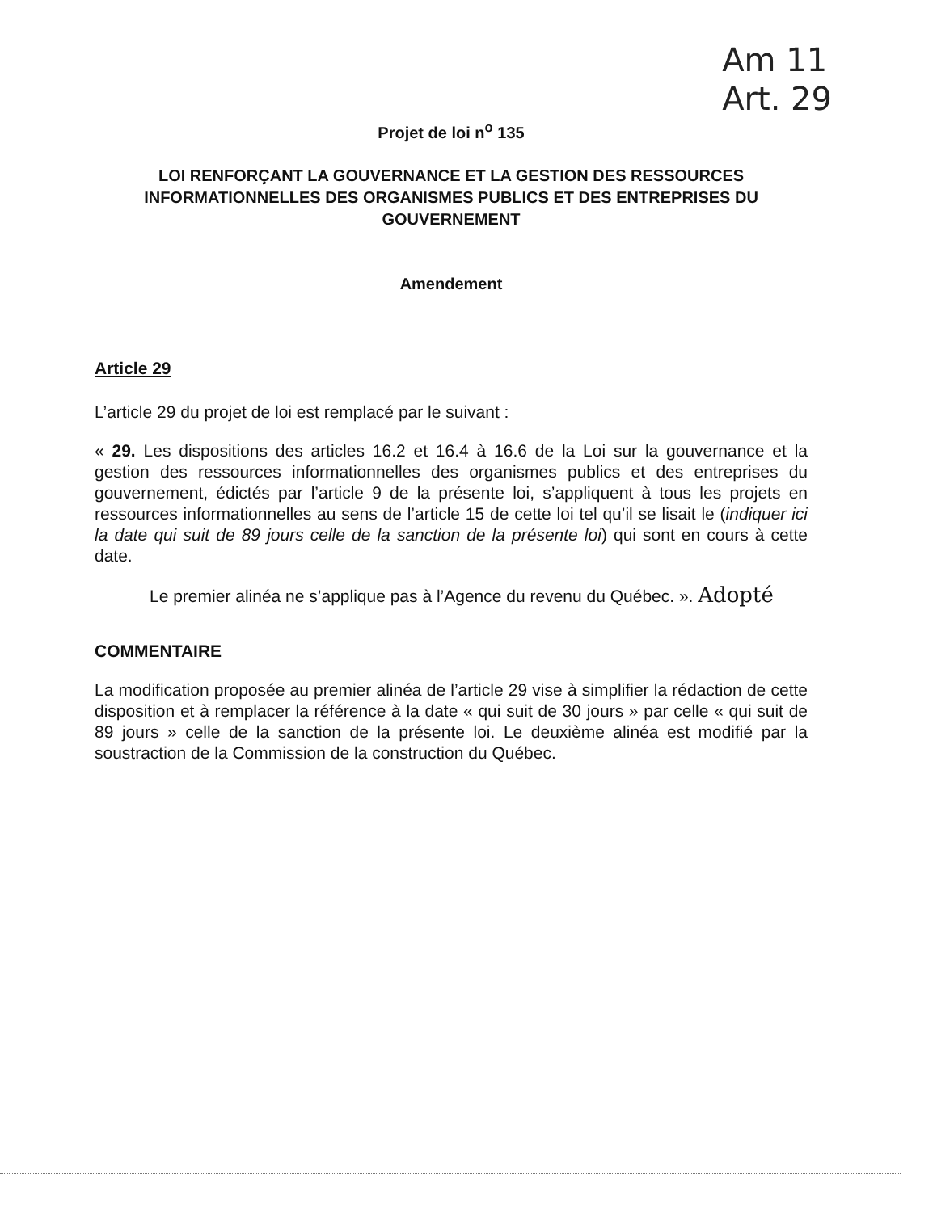Am 11
Art. 29
Projet de loi n<sup>o</sup> 135
LOI RENFORÇANT LA GOUVERNANCE ET LA GESTION DES RESSOURCES INFORMATIONNELLES DES ORGANISMES PUBLICS ET DES ENTREPRISES DU GOUVERNEMENT
Amendement
Article 29
L’article 29 du projet de loi est remplacé par le suivant :
« 29. Les dispositions des articles 16.2 et 16.4 à 16.6 de la Loi sur la gouvernance et la gestion des ressources informationnelles des organismes publics et des entreprises du gouvernement, édictés par l’article 9 de la présente loi, s’appliquent à tous les projets en ressources informationnelles au sens de l’article 15 de cette loi tel qu’il se lisait le (indiquer ici la date qui suit de 89 jours celle de la sanction de la présente loi) qui sont en cours à cette date.
Le premier alinéa ne s’applique pas à l’Agence du revenu du Québec. ». Adopté
COMMENTAIRE
La modification proposée au premier alinéa de l’article 29 vise à simplifier la rédaction de cette disposition et à remplacer la référence à la date « qui suit de 30 jours » par celle « qui suit de 89 jours » celle de la sanction de la présente loi. Le deuxième alinéa est modifié par la soustraction de la Commission de la construction du Québec.